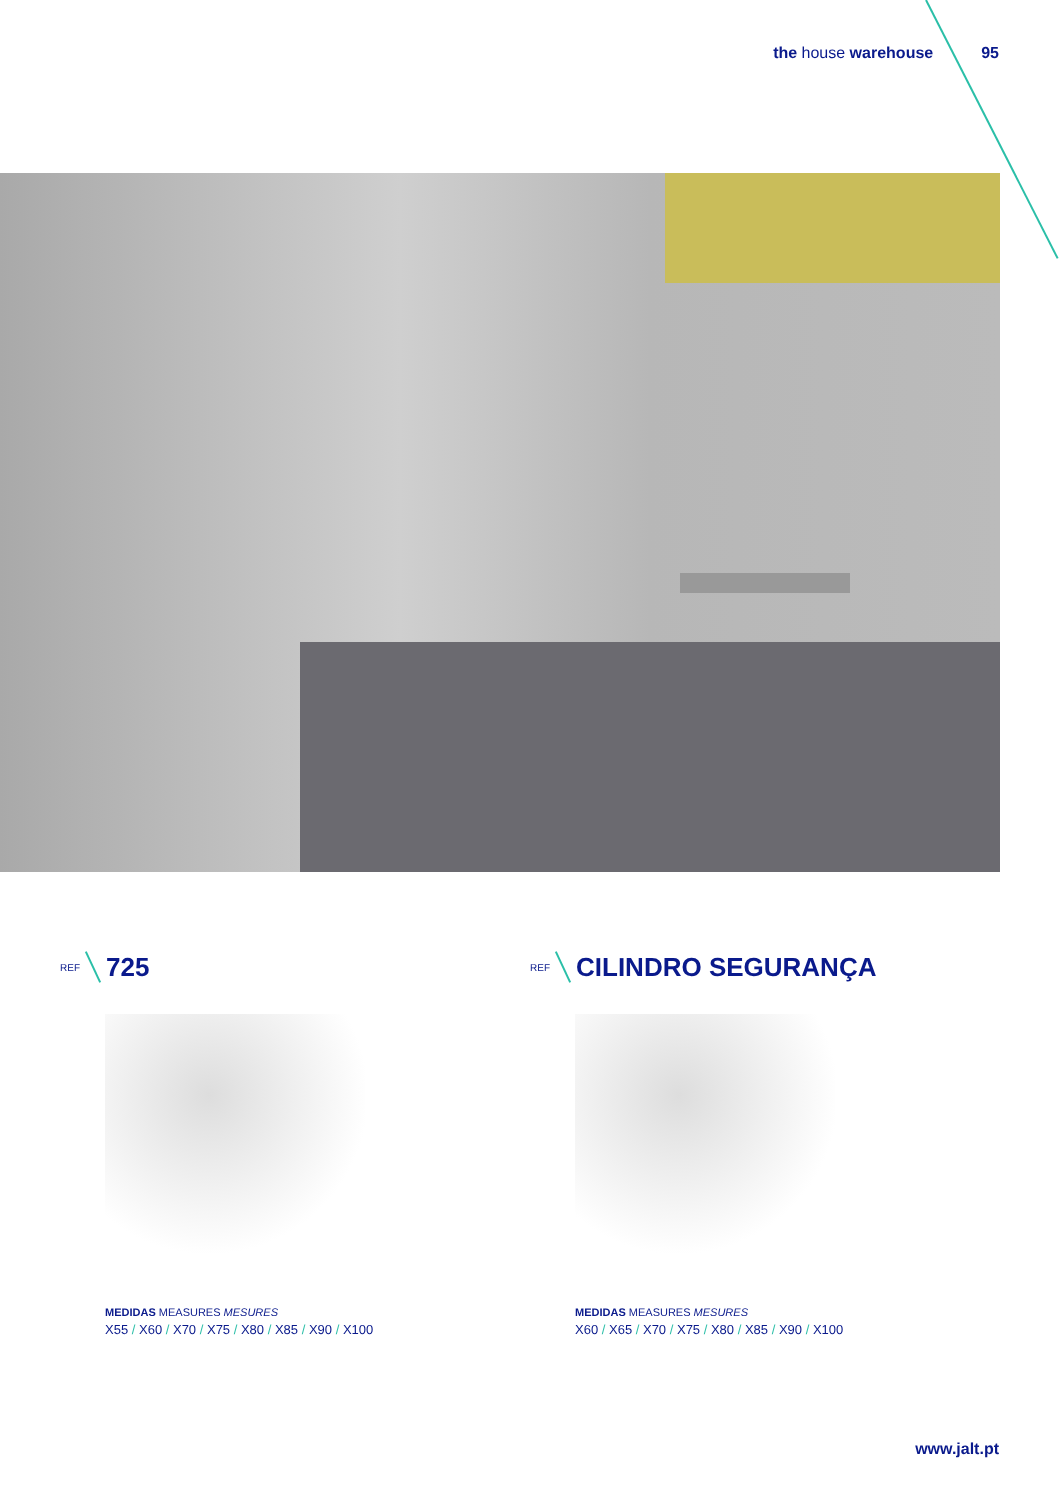the house warehouse 95
REF 725
MEDIDAS MEASURES MESURES
X55 / X60 / X70 / X75 / X80 / X85 / X90 / X100
REF CILINDRO SEGURANÇA
MEDIDAS MEASURES MESURES
X60 / X65 / X70 / X75 / X80 / X85 / X90 / X100
www.jalt.pt